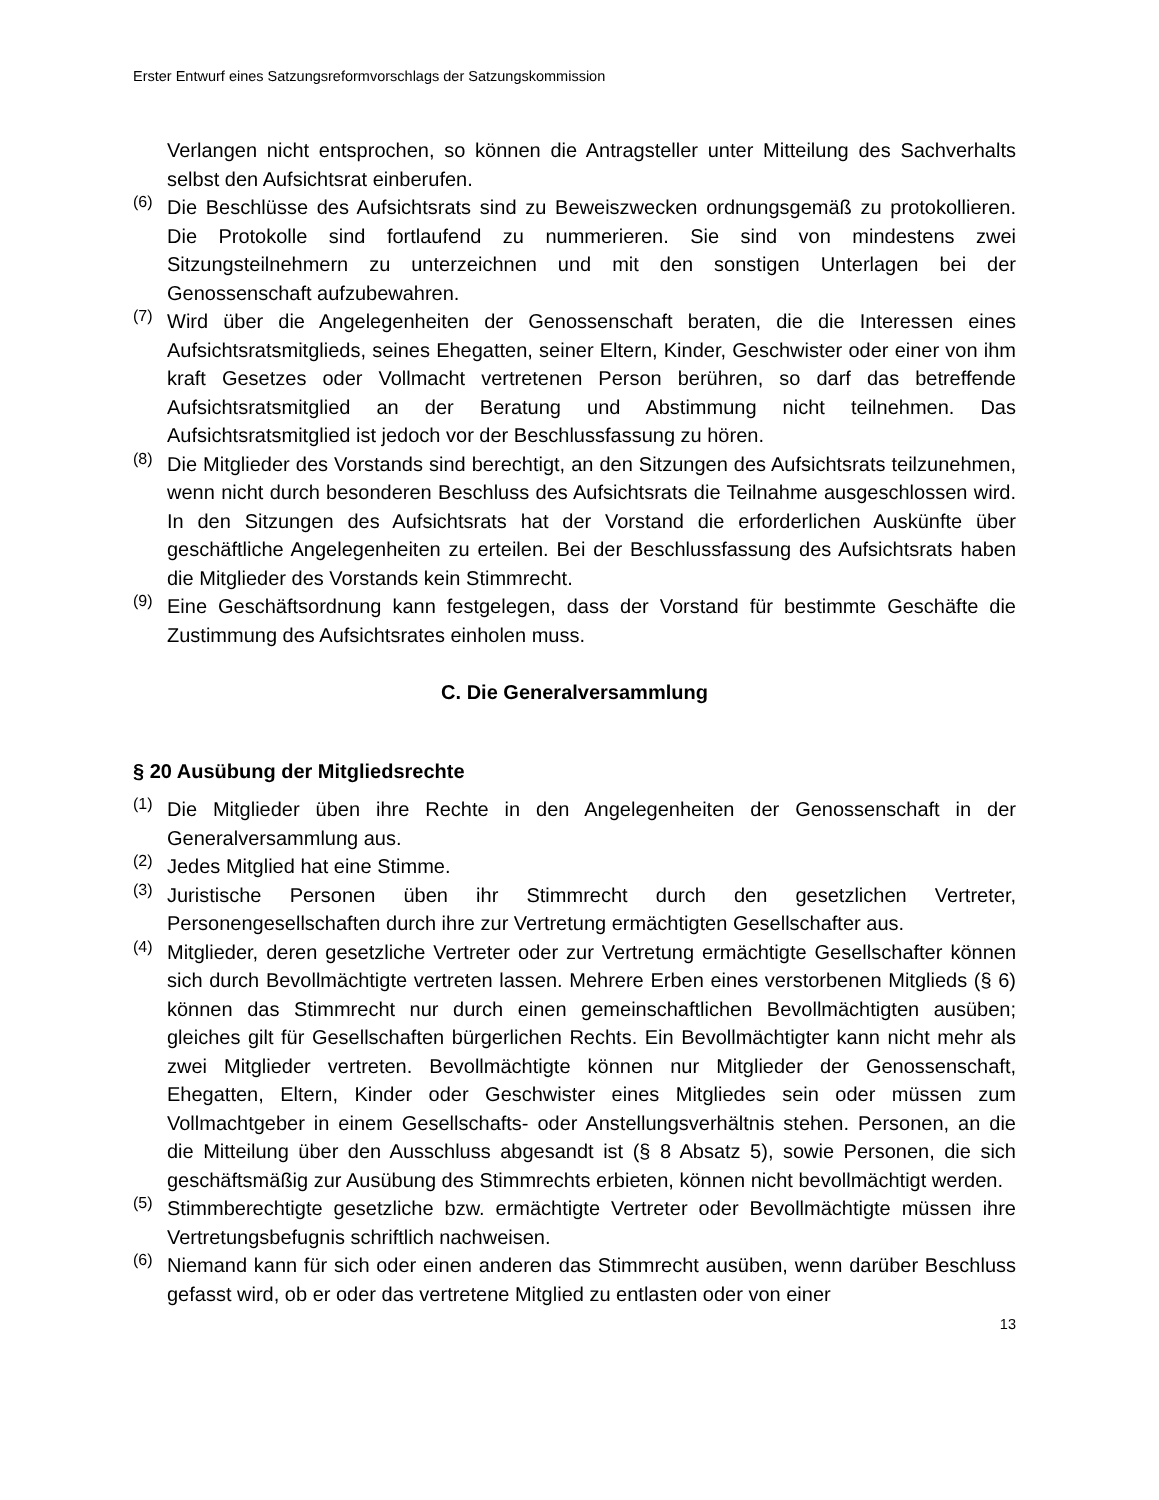Erster Entwurf eines Satzungsreformvorschlags der Satzungskommission
Verlangen nicht entsprochen, so können die Antragsteller unter Mitteilung des Sachverhalts selbst den Aufsichtsrat einberufen.
(6)
Die Beschlüsse des Aufsichtsrats sind zu Beweiszwecken ordnungsgemäß zu protokollieren. Die Protokolle sind fortlaufend zu nummerieren. Sie sind von mindestens zwei Sitzungsteilnehmern zu unterzeichnen und mit den sonstigen Unterlagen bei der Genossenschaft aufzubewahren.
(7)
Wird über die Angelegenheiten der Genossenschaft beraten, die die Interessen eines Aufsichtsratsmitglieds, seines Ehegatten, seiner Eltern, Kinder, Geschwister oder einer von ihm kraft Gesetzes oder Vollmacht vertretenen Person berühren, so darf das betreffende Aufsichtsratsmitglied an der Beratung und Abstimmung nicht teilnehmen. Das Aufsichtsratsmitglied ist jedoch vor der Beschlussfassung zu hören.
(8)
Die Mitglieder des Vorstands sind berechtigt, an den Sitzungen des Aufsichtsrats teilzunehmen, wenn nicht durch besonderen Beschluss des Aufsichtsrats die Teilnahme ausgeschlossen wird. In den Sitzungen des Aufsichtsrats hat der Vorstand die erforderlichen Auskünfte über geschäftliche Angelegenheiten zu erteilen. Bei der Beschlussfassung des Aufsichtsrats haben die Mitglieder des Vorstands kein Stimmrecht.
(9)
Eine Geschäftsordnung kann festgelegen, dass der Vorstand für bestimmte Geschäfte die Zustimmung des Aufsichtsrates einholen muss.
C. Die Generalversammlung
§ 20 Ausübung der Mitgliedsrechte
(1)
Die Mitglieder üben ihre Rechte in den Angelegenheiten der Genossenschaft in der Generalversammlung aus.
(2)
Jedes Mitglied hat eine Stimme.
(3)
Juristische Personen üben ihr Stimmrecht durch den gesetzlichen Vertreter, Personengesellschaften durch ihre zur Vertretung ermächtigten Gesellschafter aus.
(4)
Mitglieder, deren gesetzliche Vertreter oder zur Vertretung ermächtigte Gesellschafter können sich durch Bevollmächtigte vertreten lassen. Mehrere Erben eines verstorbenen Mitglieds (§ 6) können das Stimmrecht nur durch einen gemeinschaftlichen Bevollmächtigten ausüben; gleiches gilt für Gesellschaften bürgerlichen Rechts. Ein Bevollmächtigter kann nicht mehr als zwei Mitglieder vertreten. Bevollmächtigte können nur Mitglieder der Genossenschaft, Ehegatten, Eltern, Kinder oder Geschwister eines Mitgliedes sein oder müssen zum Vollmachtgeber in einem Gesellschafts- oder Anstellungsverhältnis stehen. Personen, an die die Mitteilung über den Ausschluss abgesandt ist (§ 8 Absatz 5), sowie Personen, die sich geschäftsmäßig zur Ausübung des Stimmrechts erbieten, können nicht bevollmächtigt werden.
(5)
Stimmberechtigte gesetzliche bzw. ermächtigte Vertreter oder Bevollmächtigte müssen ihre Vertretungsbefugnis schriftlich nachweisen.
(6)
Niemand kann für sich oder einen anderen das Stimmrecht ausüben, wenn darüber Beschluss gefasst wird, ob er oder das vertretene Mitglied zu entlasten oder von einer
13